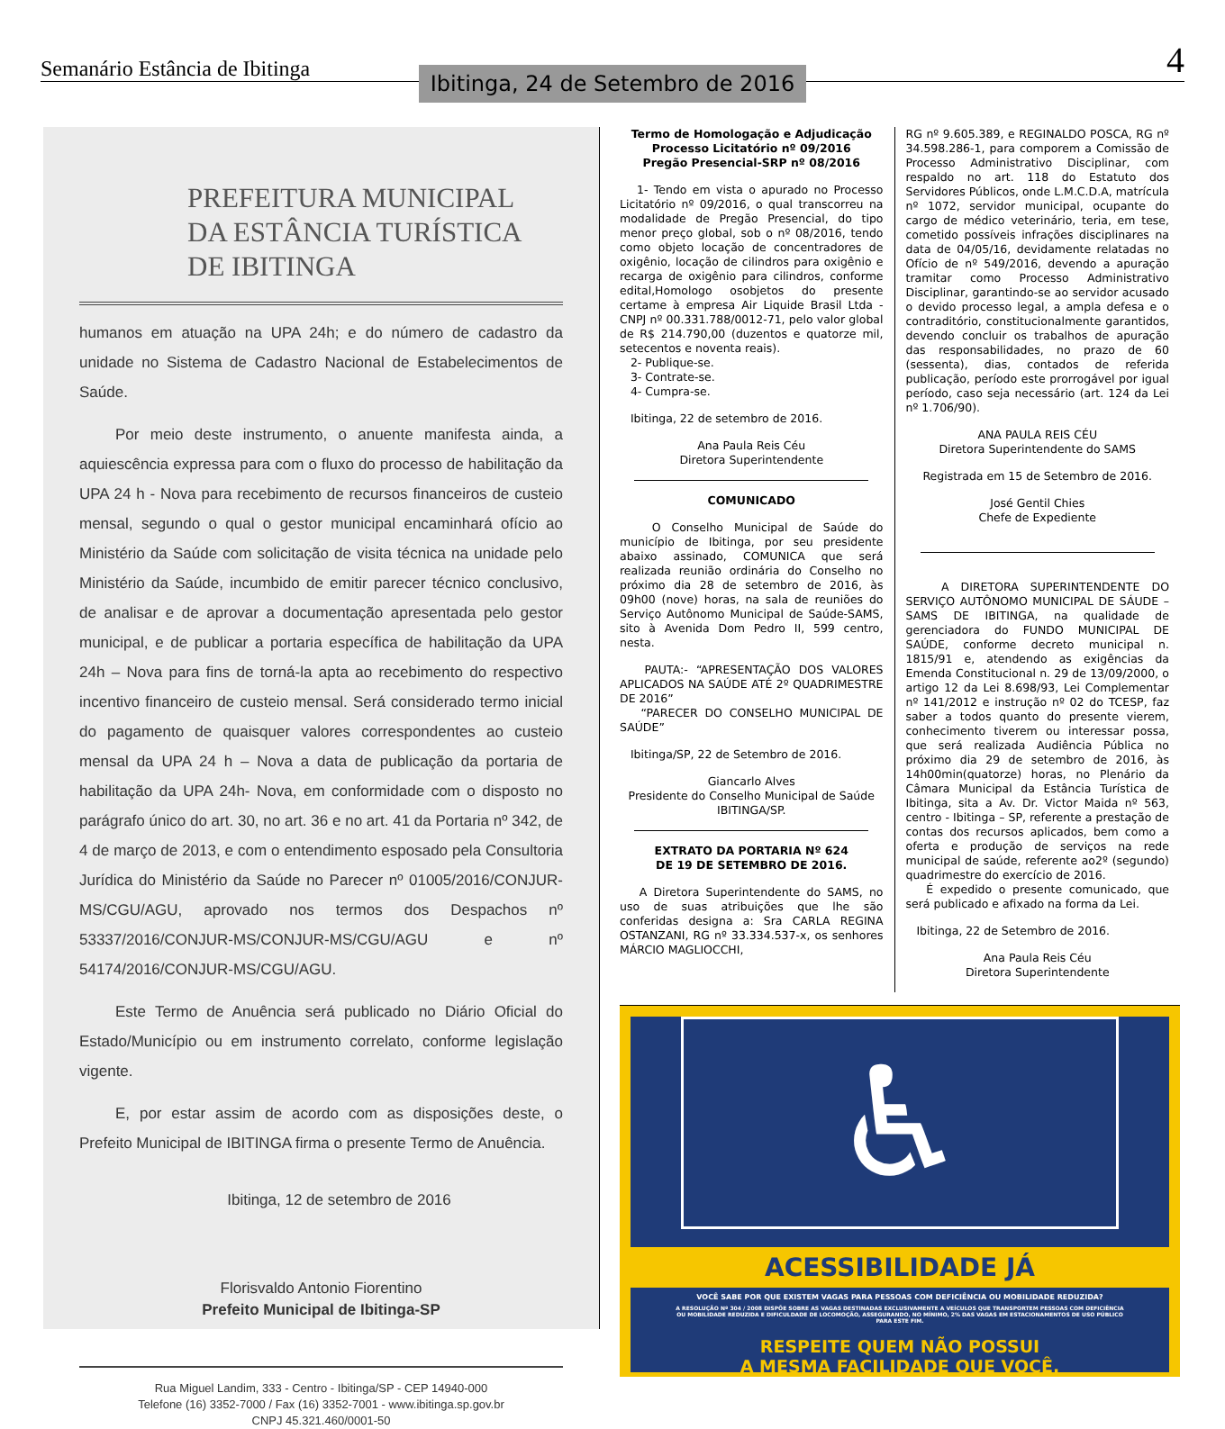Semanário Estância de Ibitinga
Ibitinga, 24 de Setembro de 2016
4
PREFEITURA MUNICIPAL
DA ESTÂNCIA TURÍSTICA DE IBITINGA
humanos em atuação na UPA 24h; e do número de cadastro da unidade no Sistema de Cadastro Nacional de Estabelecimentos de Saúde.
Por meio deste instrumento, o anuente manifesta ainda, a aquiescência expressa para com o fluxo do processo de habilitação da UPA 24 h - Nova para recebimento de recursos financeiros de custeio mensal, segundo o qual o gestor municipal encaminhará ofício ao Ministério da Saúde com solicitação de visita técnica na unidade pelo Ministério da Saúde, incumbido de emitir parecer técnico conclusivo, de analisar e de aprovar a documentação apresentada pelo gestor municipal, e de publicar a portaria específica de habilitação da UPA 24h – Nova para fins de torná-la apta ao recebimento do respectivo incentivo financeiro de custeio mensal. Será considerado termo inicial do pagamento de quaisquer valores correspondentes ao custeio mensal da UPA 24 h – Nova a data de publicação da portaria de habilitação da UPA 24h- Nova, em conformidade com o disposto no parágrafo único do art. 30, no art. 36 e no art. 41 da Portaria nº 342, de 4 de março de 2013, e com o entendimento esposado pela Consultoria Jurídica do Ministério da Saúde no Parecer nº 01005/2016/CONJUR-MS/CGU/AGU, aprovado nos termos dos Despachos nº 53337/2016/CONJUR-MS/CONJUR-MS/CGU/AGU e nº 54174/2016/CONJUR-MS/CGU/AGU.
Este Termo de Anuência será publicado no Diário Oficial do Estado/Município ou em instrumento correlato, conforme legislação vigente.
E, por estar assim de acordo com as disposições deste, o Prefeito Municipal de IBITINGA firma o presente Termo de Anuência.
Ibitinga, 12 de setembro de 2016
Florisvaldo Antonio Fiorentino
Prefeito Municipal de Ibitinga-SP
Rua Miguel Landim, 333 - Centro - Ibitinga/SP - CEP 14940-000
Telefone (16) 3352-7000 / Fax (16) 3352-7001 - www.ibitinga.sp.gov.br
CNPJ 45.321.460/0001-50
Termo de Homologação e Adjudicação
Processo Licitatório nº 09/2016
Pregão Presencial-SRP nº 08/2016
1- Tendo em vista o apurado no Processo Licitatório nº 09/2016, o qual transcorreu na modalidade de Pregão Presencial, do tipo menor preço global, sob o nº 08/2016, tendo como objeto locação de concentradores de oxigênio, locação de cilindros para oxigênio e recarga de oxigênio para cilindros, conforme edital,Homologo osobjetos do presente certame à empresa Air Liquide Brasil Ltda - CNPJ nº 00.331.788/0012-71, pelo valor global de R$ 214.790,00 (duzentos e quatorze mil, setecentos e noventa reais).
2- Publique-se.
3- Contrate-se.
4- Cumpra-se.
Ibitinga, 22 de setembro de 2016.
Ana Paula Reis Céu
Diretora Superintendente
COMUNICADO
O Conselho Municipal de Saúde do município de Ibitinga, por seu presidente abaixo assinado, COMUNICA que será realizada reunião ordinária do Conselho no próximo dia 28 de setembro de 2016, às 09h00 (nove) horas, na sala de reuniões do Serviço Autônomo Municipal de Saúde-SAMS, sito à Avenida Dom Pedro II, 599 centro, nesta.
PAUTA:- “APRESENTAÇÃO DOS VALORES APLICADOS NA SAÚDE ATÉ 2º QUADRIMESTRE DE 2016”
“PARECER DO CONSELHO MUNICIPAL DE SAÚDE”
Ibitinga/SP, 22 de Setembro de 2016.
Giancarlo Alves
Presidente do Conselho Municipal de Saúde
IBITINGA/SP.
EXTRATO DA PORTARIA Nº 624
DE 19 DE SETEMBRO DE 2016.
A Diretora Superintendente do SAMS, no uso de suas atribuições que lhe são conferidas designa a: Sra CARLA REGINA OSTANZANI, RG nº 33.334.537-x, os senhores MÁRCIO MAGLIOCCHI,
RG nº 9.605.389, e REGINALDO POSCA, RG nº 34.598.286-1, para comporem a Comissão de Processo Administrativo Disciplinar, com respaldo no art. 118 do Estatuto dos Servidores Públicos, onde L.M.C.D.A, matrícula nº 1072, servidor municipal, ocupante do cargo de médico veterinário, teria, em tese, cometido possíveis infrações disciplinares na data de 04/05/16, devidamente relatadas no Ofício de nº 549/2016, devendo a apuração tramitar como Processo Administrativo Disciplinar, garantindo-se ao servidor acusado o devido processo legal, a ampla defesa e o contraditório, constitucionalmente garantidos, devendo concluir os trabalhos de apuração das responsabilidades, no prazo de 60 (sessenta), dias, contados de referida publicação, período este prorrogável por igual período, caso seja necessário (art. 124 da Lei nº 1.706/90).
ANA PAULA REIS CÉU
Diretora Superintendente do SAMS
Registrada em 15 de Setembro de 2016.
José Gentil Chies
Chefe de Expediente
A DIRETORA SUPERINTENDENTE DO SERVIÇO AUTÔNOMO MUNICIPAL DE SÁUDE – SAMS DE IBITINGA, na qualidade de gerenciadora do FUNDO MUNICIPAL DE SAÚDE, conforme decreto municipal n. 1815/91 e, atendendo as exigências da Emenda Constitucional n. 29 de 13/09/2000, o artigo 12 da Lei 8.698/93, Lei Complementar nº 141/2012 e instrução nº 02 do TCESP, faz saber a todos quanto do presente vierem, conhecimento tiverem ou interessar possa, que será realizada Audiência Pública no próximo dia 29 de setembro de 2016, às 14h00min(quatorze) horas, no Plenário da Câmara Municipal da Estância Turística de Ibitinga, sita a Av. Dr. Victor Maida nº 563, centro - Ibitinga – SP, referente a prestação de contas dos recursos aplicados, bem como a oferta e produção de serviços na rede municipal de saúde, referente ao2º (segundo) quadrimestre do exercício de 2016.
É expedido o presente comunicado, que será publicado e afixado na forma da Lei.
Ibitinga, 22 de Setembro de 2016.
Ana Paula Reis Céu
Diretora Superintendente
♿
ACESSIBILIDADE JÁ
VOCÊ SABE POR QUE EXISTEM VAGAS PARA PESSOAS COM DEFICIÊNCIA OU MOBILIDADE REDUZIDA?
A RESOLUÇÃO Nº 304 / 2008 DISPÕE SOBRE AS VAGAS DESTINADAS EXCLUSIVAMENTE A VEÍCULOS QUE TRANSPORTEM PESSOAS COM DEFICIÊNCIA OU MOBILIDADE REDUZIDA E DIFICULDADE DE LOCOMOÇÃO, ASSEGURANDO, NO MÍNIMO, 2% DAS VAGAS EM ESTACIONAMENTOS DE USO PÚBLICO PARA ESTE FIM.
RESPEITE QUEM NÃO POSSUI
A MESMA FACILIDADE QUE VOCÊ.